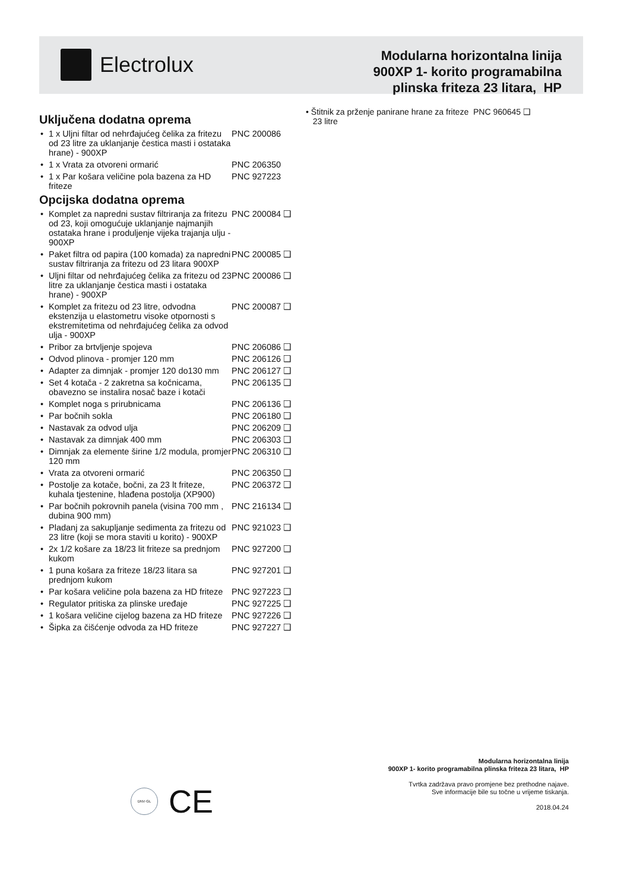Electrolux
Modularna horizontalna linija
900XP 1- korito programabilna
plinska friteza 23 litara, HP
Uključena dodatna oprema
1 x Uljni filtar od nehrđajućeg čelika za fritezu od 23 litre za uklanjanje čestica masti i ostataka hrane) - 900XP
PNC 200086
1 x Vrata za otvoreni ormarić PNC 206350
1 x Par košara veličine pola bazena za HD friteze
PNC 927223
Opcijska dodatna oprema
Komplet za napredni sustav filtriranja za fritezu od 23, koji omogućuje uklanjanje najmanjih ostataka hrane i produljenje vijeka trajanja ulju - 900XP
PNC 200084 ❑
Paket filtra od papira (100 komada) za napredni sustav filtriranja za fritezu od 23 litara 900XP
PNC 200085 ❑
Uljni filtar od nehrđajućeg čelika za fritezu od 23 litre za uklanjanje čestica masti i ostataka hrane) - 900XP
PNC 200086 ❑
Komplet za fritezu od 23 litre, odvodna ekstenzija u elastometru visoke otpornosti s ekstremitetima od nehrđajućeg čelika za odvod ulja - 900XP
PNC 200087 ❑
Pribor za brtvljenje spojeva PNC 206086 ❑
Odvod plinova - promjer 120 mm PNC 206126 ❑
Adapter za dimnjak - promjer 120 do130 mm
PNC 206127 ❑
Set 4 kotača - 2 zakretna sa kočnicama, obavezno se instalira nosač baze i kotači
PNC 206135 ❑
Komplet noga s prirubnicama PNC 206136 ❑
Par bočnih sokla PNC 206180 ❑
Nastavak za odvod ulja PNC 206209 ❑
Nastavak za dimnjak 400 mm PNC 206303 ❑
Dimnjak za elemente širine 1/2 modula, promjer 120 mm
PNC 206310 ❑
Vrata za otvoreni ormarić PNC 206350 ❑
Postolje za kotače, bočni, za 23 lt friteze, kuhala tjestenine, hlađena postolja (XP900)
PNC 206372 ❑
Par bočnih pokrovnih panela (visina 700 mm , dubina 900 mm)
PNC 216134 ❑
Pladanj za sakupljanje sedimenta za fritezu od 23 litre (koji se mora staviti u korito) - 900XP
PNC 921023 ❑
2x 1/2 košare za 18/23 lit friteze sa prednjom kukom
PNC 927200 ❑
1 puna košara za friteze 18/23 litara sa prednjom kukom
PNC 927201 ❑
Par košara veličine pola bazena za HD friteze
PNC 927223 ❑
Regulator pritiska za plinske uređaje
PNC 927225 ❑
1 košara veličine cijelog bazena za HD friteze
PNC 927226 ❑
Šipka za čišćenje odvoda za HD friteze
PNC 927227 ❑
• Štitnik za prženje panirane hrane za friteze PNC 960645 ❑
23 litre
DNV·GL
CE
Modularna horizontalna linija
900XP 1- korito programabilna plinska friteza 23 litara, HP
Tvrtka zadržava pravo promjene bez prethodne najave.
Sve informacije bile su točne u vrijeme tiskanja.
2018.04.24